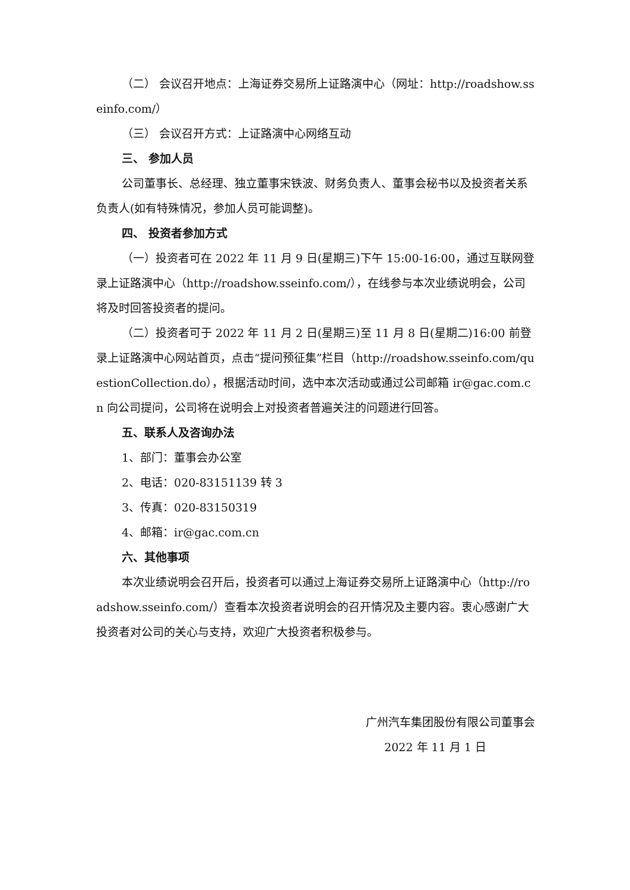（二） 会议召开地点：上海证券交易所上证路演中心（网址：http://roadshow.sseinfo.com/）
（三） 会议召开方式：上证路演中心网络互动
三、 参加人员
公司董事长、总经理、独立董事宋铁波、财务负责人、董事会秘书以及投资者关系负责人(如有特殊情况，参加人员可能调整)。
四、 投资者参加方式
（一）投资者可在 2022 年 11 月 9 日(星期三)下午 15:00-16:00，通过互联网登录上证路演中心（http://roadshow.sseinfo.com/），在线参与本次业绩说明会，公司将及时回答投资者的提问。
（二）投资者可于 2022 年 11 月 2 日(星期三)至 11 月 8 日(星期二)16:00 前登录上证路演中心网站首页，点击“提问预征集”栏目（http://roadshow.sseinfo.com/questionCollection.do），根据活动时间，选中本次活动或通过公司邮箱 ir@gac.com.cn 向公司提问，公司将在说明会上对投资者普遍关注的问题进行回答。
五、联系人及咨询办法
1、部门：董事会办公室
2、电话：020-83151139 转 3
3、传真：020-83150319
4、邮箱：ir@gac.com.cn
六、其他事项
本次业绩说明会召开后，投资者可以通过上海证券交易所上证路演中心（http://roadshow.sseinfo.com/）查看本次投资者说明会的召开情况及主要内容。衷心感谢广大投资者对公司的关心与支持，欢迎广大投资者积极参与。
广州汽车集团股份有限公司董事会
2022 年 11 月 1 日